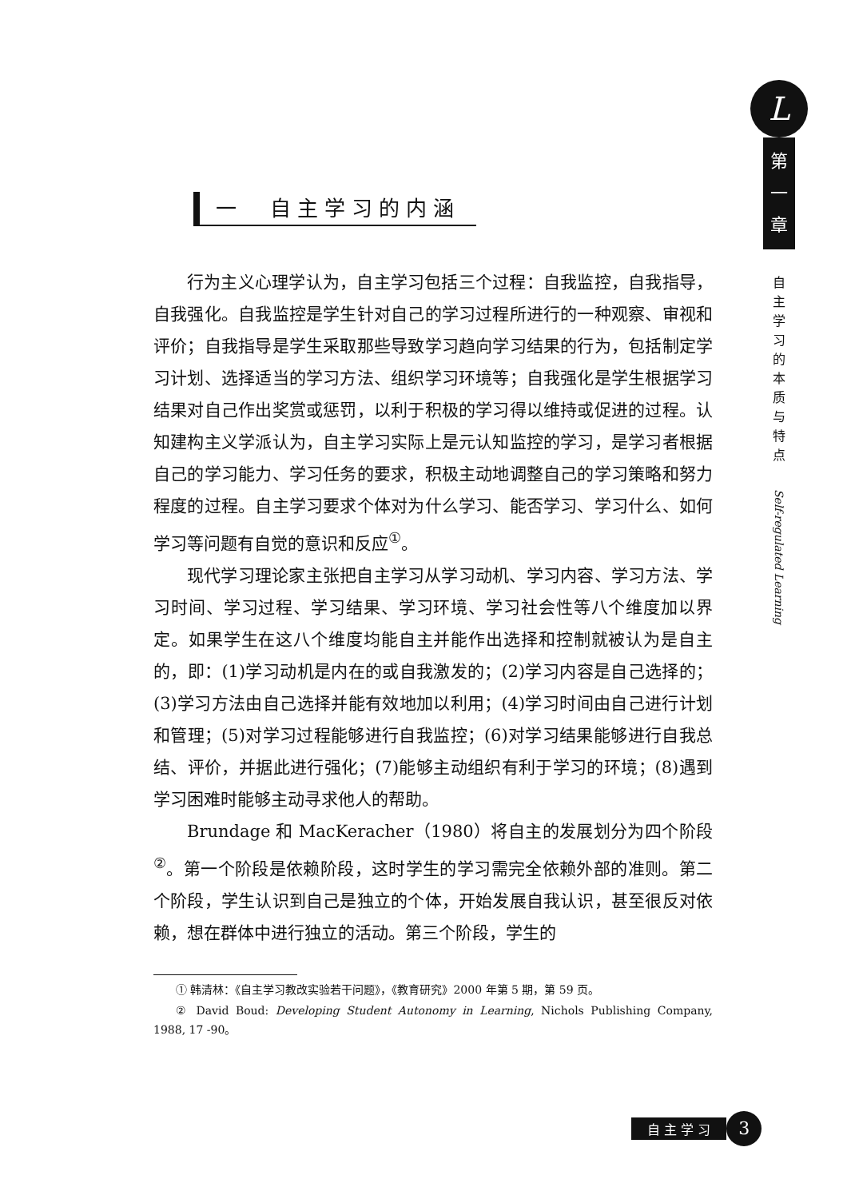一　自主学习的内涵
行为主义心理学认为，自主学习包括三个过程：自我监控，自我指导，自我强化。自我监控是学生针对自己的学习过程所进行的一种观察、审视和评价；自我指导是学生采取那些导致学习趋向学习结果的行为，包括制定学习计划、选择适当的学习方法、组织学习环境等；自我强化是学生根据学习结果对自己作出奖赏或惩罚，以利于积极的学习得以维持或促进的过程。认知建构主义学派认为，自主学习实际上是元认知监控的学习，是学习者根据自己的学习能力、学习任务的要求，积极主动地调整自己的学习策略和努力程度的过程。自主学习要求个体对为什么学习、能否学习、学习什么、如何学习等问题有自觉的意识和反应<sup>①</sup>。
现代学习理论家主张把自主学习从学习动机、学习内容、学习方法、学习时间、学习过程、学习结果、学习环境、学习社会性等八个维度加以界定。如果学生在这八个维度均能自主并能作出选择和控制就被认为是自主的，即：(1)学习动机是内在的或自我激发的；(2)学习内容是自己选择的；(3)学习方法由自己选择并能有效地加以利用；(4)学习时间由自己进行计划和管理；(5)对学习过程能够进行自我监控；(6)对学习结果能够进行自我总结、评价，并据此进行强化；(7)能够主动组织有利于学习的环境；(8)遇到学习困难时能够主动寻求他人的帮助。
Brundage 和 MacKeracher（1980）将自主的发展划分为四个阶段<sup>②</sup>。第一个阶段是依赖阶段，这时学生的学习需完全依赖外部的准则。第二个阶段，学生认识到自己是独立的个体，开始发展自我认识，甚至很反对依赖，想在群体中进行独立的活动。第三个阶段，学生的
① 韩清林：《自主学习教改实验若干问题》，《教育研究》2000 年第 5 期，第 59 页。
② David Boud: Developing Student Autonomy in Learning, Nichols Publishing Company, 1988, 17 -90。
L
第
一
章
自主学习的本质与特点
Self-regulated Learning
自 主 学 习 3